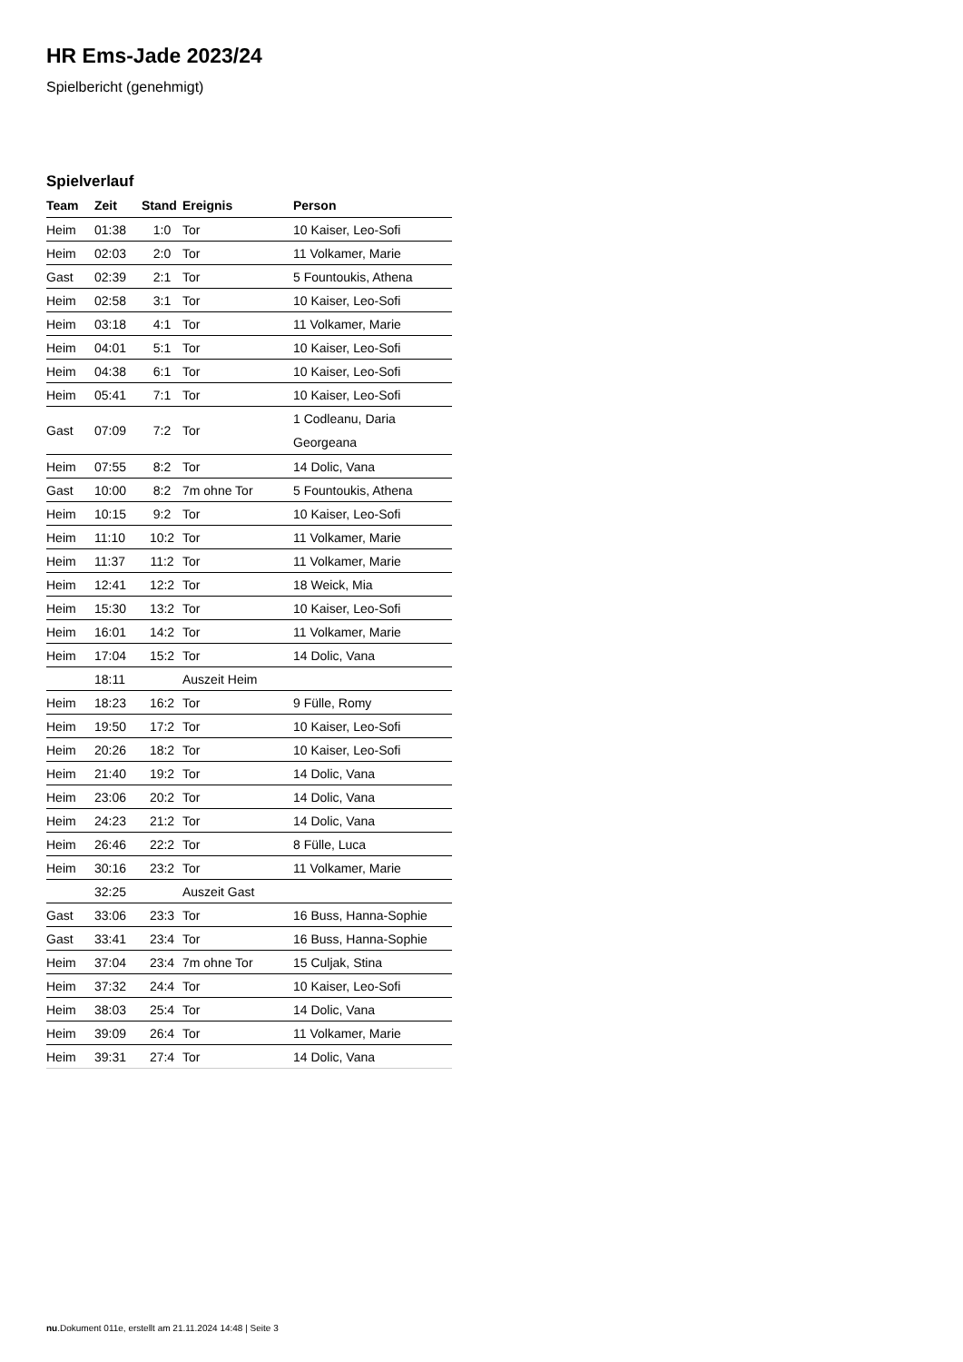HR Ems-Jade 2023/24
Spielbericht (genehmigt)
Spielverlauf
| Team | Zeit | Stand | Ereignis | Person |
| --- | --- | --- | --- | --- |
| Heim | 01:38 | 1:0 | Tor | 10 Kaiser, Leo-Sofi |
| Heim | 02:03 | 2:0 | Tor | 11 Volkamer, Marie |
| Gast | 02:39 | 2:1 | Tor | 5 Fountoukis, Athena |
| Heim | 02:58 | 3:1 | Tor | 10 Kaiser, Leo-Sofi |
| Heim | 03:18 | 4:1 | Tor | 11 Volkamer, Marie |
| Heim | 04:01 | 5:1 | Tor | 10 Kaiser, Leo-Sofi |
| Heim | 04:38 | 6:1 | Tor | 10 Kaiser, Leo-Sofi |
| Heim | 05:41 | 7:1 | Tor | 10 Kaiser, Leo-Sofi |
| Gast | 07:09 | 7:2 | Tor | 1 Codleanu, Daria Georgeana |
| Heim | 07:55 | 8:2 | Tor | 14 Dolic, Vana |
| Gast | 10:00 | 8:2 | 7m ohne Tor | 5 Fountoukis, Athena |
| Heim | 10:15 | 9:2 | Tor | 10 Kaiser, Leo-Sofi |
| Heim | 11:10 | 10:2 | Tor | 11 Volkamer, Marie |
| Heim | 11:37 | 11:2 | Tor | 11 Volkamer, Marie |
| Heim | 12:41 | 12:2 | Tor | 18 Weick, Mia |
| Heim | 15:30 | 13:2 | Tor | 10 Kaiser, Leo-Sofi |
| Heim | 16:01 | 14:2 | Tor | 11 Volkamer, Marie |
| Heim | 17:04 | 15:2 | Tor | 14 Dolic, Vana |
| | 18:11 | | Auszeit Heim | |
| Heim | 18:23 | 16:2 | Tor | 9 Fülle, Romy |
| Heim | 19:50 | 17:2 | Tor | 10 Kaiser, Leo-Sofi |
| Heim | 20:26 | 18:2 | Tor | 10 Kaiser, Leo-Sofi |
| Heim | 21:40 | 19:2 | Tor | 14 Dolic, Vana |
| Heim | 23:06 | 20:2 | Tor | 14 Dolic, Vana |
| Heim | 24:23 | 21:2 | Tor | 14 Dolic, Vana |
| Heim | 26:46 | 22:2 | Tor | 8 Fülle, Luca |
| Heim | 30:16 | 23:2 | Tor | 11 Volkamer, Marie |
| | 32:25 | | Auszeit Gast | |
| Gast | 33:06 | 23:3 | Tor | 16 Buss, Hanna-Sophie |
| Gast | 33:41 | 23:4 | Tor | 16 Buss, Hanna-Sophie |
| Heim | 37:04 | 23:4 | 7m ohne Tor | 15 Culjak, Stina |
| Heim | 37:32 | 24:4 | Tor | 10 Kaiser, Leo-Sofi |
| Heim | 38:03 | 25:4 | Tor | 14 Dolic, Vana |
| Heim | 39:09 | 26:4 | Tor | 11 Volkamer, Marie |
| Heim | 39:31 | 27:4 | Tor | 14 Dolic, Vana |
nu.Dokument 011e, erstellt am 21.11.2024 14:48 | Seite 3